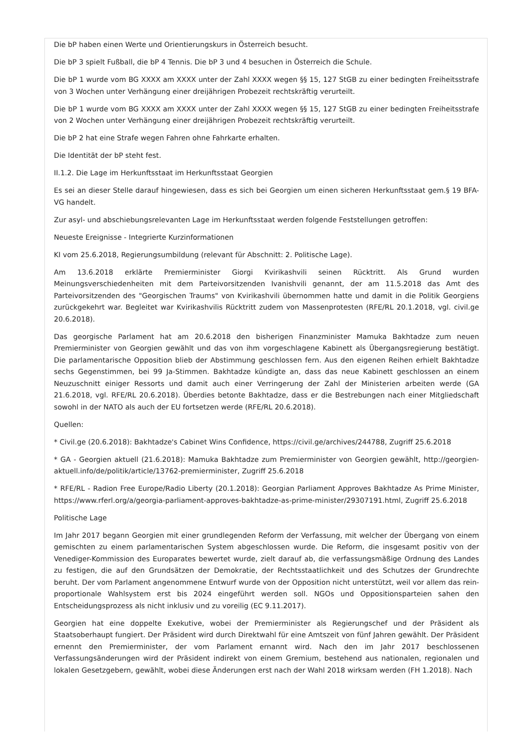Die bP haben einen Werte und Orientierungskurs in Österreich besucht.
Die bP 3 spielt Fußball, die bP 4 Tennis. Die bP 3 und 4 besuchen in Österreich die Schule.
Die bP 1 wurde vom BG XXXX am XXXX unter der Zahl XXXX wegen §§ 15, 127 StGB zu einer bedingten Freiheitsstrafe von 3 Wochen unter Verhängung einer dreijährigen Probezeit rechtskräftig verurteilt.
Die bP 1 wurde vom BG XXXX am XXXX unter der Zahl XXXX wegen §§ 15, 127 StGB zu einer bedingten Freiheitsstrafe von 2 Wochen unter Verhängung einer dreijährigen Probezeit rechtskräftig verurteilt.
Die bP 2 hat eine Strafe wegen Fahren ohne Fahrkarte erhalten.
Die Identität der bP steht fest.
II.1.2. Die Lage im Herkunftsstaat im Herkunftsstaat Georgien
Es sei an dieser Stelle darauf hingewiesen, dass es sich bei Georgien um einen sicheren Herkunftsstaat gem.§ 19 BFA-VG handelt.
Zur asyl- und abschiebungsrelevanten Lage im Herkunftsstaat werden folgende Feststellungen getroffen:
Neueste Ereignisse - Integrierte Kurzinformationen
KI vom 25.6.2018, Regierungsumbildung (relevant für Abschnitt: 2. Politische Lage).
Am 13.6.2018 erklärte Premierminister Giorgi Kvirikashvili seinen Rücktritt. Als Grund wurden Meinungsverschiedenheiten mit dem Parteivorsitzenden Ivanishvili genannt, der am 11.5.2018 das Amt des Parteivorsitzenden des "Georgischen Traums" von Kvirikashvili übernommen hatte und damit in die Politik Georgiens zurückgekehrt war. Begleitet war Kvirikashvilis Rücktritt zudem von Massenprotesten (RFE/RL 20.1.2018, vgl. civil.ge 20.6.2018).
Das georgische Parlament hat am 20.6.2018 den bisherigen Finanzminister Mamuka Bakhtadze zum neuen Premierminister von Georgien gewählt und das von ihm vorgeschlagene Kabinett als Übergangsregierung bestätigt. Die parlamentarische Opposition blieb der Abstimmung geschlossen fern. Aus den eigenen Reihen erhielt Bakhtadze sechs Gegenstimmen, bei 99 Ja-Stimmen. Bakhtadze kündigte an, dass das neue Kabinett geschlossen an einem Neuzuschnitt einiger Ressorts und damit auch einer Verringerung der Zahl der Ministerien arbeiten werde (GA 21.6.2018, vgl. RFE/RL 20.6.2018). Überdies betonte Bakhtadze, dass er die Bestrebungen nach einer Mitgliedschaft sowohl in der NATO als auch der EU fortsetzen werde (RFE/RL 20.6.2018).
Quellen:
* Civil.ge (20.6.2018): Bakhtadze's Cabinet Wins Confidence, https://civil.ge/archives/244788, Zugriff 25.6.2018
* GA - Georgien aktuell (21.6.2018): Mamuka Bakhtadze zum Premierminister von Georgien gewählt, http://georgien-aktuell.info/de/politik/article/13762-premierminister, Zugriff 25.6.2018
* RFE/RL - Radion Free Europe/Radio Liberty (20.1.2018): Georgian Parliament Approves Bakhtadze As Prime Minister, https://www.rferl.org/a/georgia-parliament-approves-bakhtadze-as-prime-minister/29307191.html, Zugriff 25.6.2018
Politische Lage
Im Jahr 2017 begann Georgien mit einer grundlegenden Reform der Verfassung, mit welcher der Übergang von einem gemischten zu einem parlamentarischen System abgeschlossen wurde. Die Reform, die insgesamt positiv von der Venediger-Kommission des Europarates bewertet wurde, zielt darauf ab, die verfassungsmäßige Ordnung des Landes zu festigen, die auf den Grundsätzen der Demokratie, der Rechtsstaatlichkeit und des Schutzes der Grundrechte beruht. Der vom Parlament angenommene Entwurf wurde von der Opposition nicht unterstützt, weil vor allem das rein-proportionale Wahlsystem erst bis 2024 eingeführt werden soll. NGOs und Oppositionsparteien sahen den Entscheidungsprozess als nicht inklusiv und zu voreilig (EC 9.11.2017).
Georgien hat eine doppelte Exekutive, wobei der Premierminister als Regierungschef und der Präsident als Staatsoberhaupt fungiert. Der Präsident wird durch Direktwahl für eine Amtszeit von fünf Jahren gewählt. Der Präsident ernennt den Premierminister, der vom Parlament ernannt wird. Nach den im Jahr 2017 beschlossenen Verfassungsänderungen wird der Präsident indirekt von einem Gremium, bestehend aus nationalen, regionalen und lokalen Gesetzgebern, gewählt, wobei diese Änderungen erst nach der Wahl 2018 wirksam werden (FH 1.2018). Nach